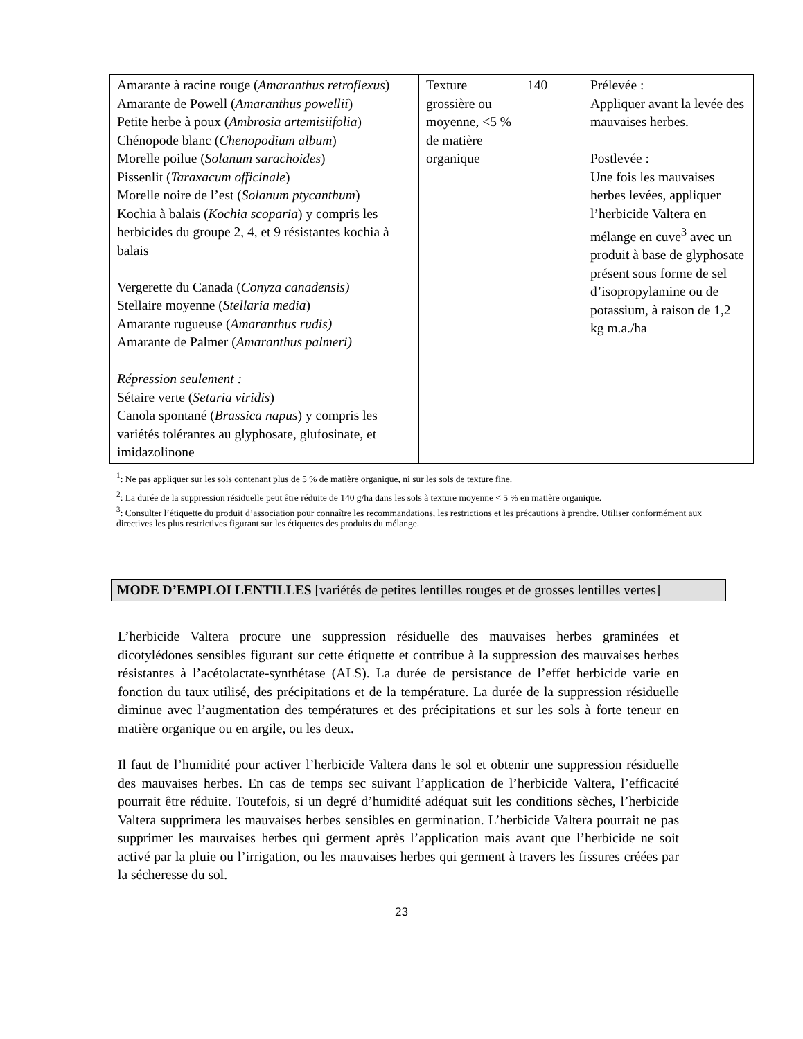| Amarante à racine rouge ( Amaranthus retroflexus ) Amarante de Powell ( Amaranthus powellii ) Petite herbe à poux ( Ambrosia artemisiifolia ) Chénopode blanc ( Chenopodium album ) Morelle poilue ( Solanum sarachoides ) Pissenlit ( Taraxacum officinale ) Morelle noire de l’est ( Solanum ptycanthum ) Kochia à balais ( Kochia scoparia ) y compris les herbicides du groupe 2, 4, et 9 résistantes kochia à balais Vergerette du Canada ( Conyza canadensis) Stellaire moyenne ( Stellaria media ) Amarante rugueuse ( Amaranthus rudis) Amarante de Palmer ( Amaranthus palmeri) Répression seulement : Sétaire verte ( Setaria viridis ) Canola spontané ( Brassica napus ) y compris les variétés tolérantes au glyphosate, glufosinate, et imidazolinone | Texture grossière ou moyenne, <5 % de matière organique | 140 | Prélevée : Appliquer avant la levée des mauvaises herbes. Postlevée : Une fois les mauvaises herbes levées, appliquer l’herbicide Valtera en mélange en cuve<sup>3</sup> avec un produit à base de glyphosate présent sous forme de sel d’isopropylamine ou de potassium, à raison de 1,2 kg m.a./ha |
<sup>1</sup>: Ne pas appliquer sur les sols contenant plus de 5 % de matière organique, ni sur les sols de texture fine.
<sup>2</sup>: La durée de la suppression résiduelle peut être réduite de 140 g/ha dans les sols à texture moyenne < 5 % en matière organique.
<sup>3</sup>: Consulter l’étiquette du produit d’association pour connaître les recommandations, les restrictions et les précautions à prendre. Utiliser conformément aux directives les plus restrictives figurant sur les étiquettes des produits du mélange.
MODE D’EMPLOI LENTILLES [variétés de petites lentilles rouges et de grosses lentilles vertes]
L’herbicide Valtera procure une suppression résiduelle des mauvaises herbes graminées et dicotylédones sensibles figurant sur cette étiquette et contribue à la suppression des mauvaises herbes résistantes à l’acétolactate-synthétase (ALS). La durée de persistance de l’effet herbicide varie en fonction du taux utilisé, des précipitations et de la température. La durée de la suppression résiduelle diminue avec l’augmentation des températures et des précipitations et sur les sols à forte teneur en matière organique ou en argile, ou les deux.
Il faut de l’humidité pour activer l’herbicide Valtera dans le sol et obtenir une suppression résiduelle des mauvaises herbes. En cas de temps sec suivant l’application de l’herbicide Valtera, l’efficacité pourrait être réduite. Toutefois, si un degré d’humidité adéquat suit les conditions sèches, l’herbicide Valtera supprimera les mauvaises herbes sensibles en germination. L’herbicide Valtera pourrait ne pas supprimer les mauvaises herbes qui germent après l’application mais avant que l’herbicide ne soit activé par la pluie ou l’irrigation, ou les mauvaises herbes qui germent à travers les fissures créées par la sécheresse du sol.
23